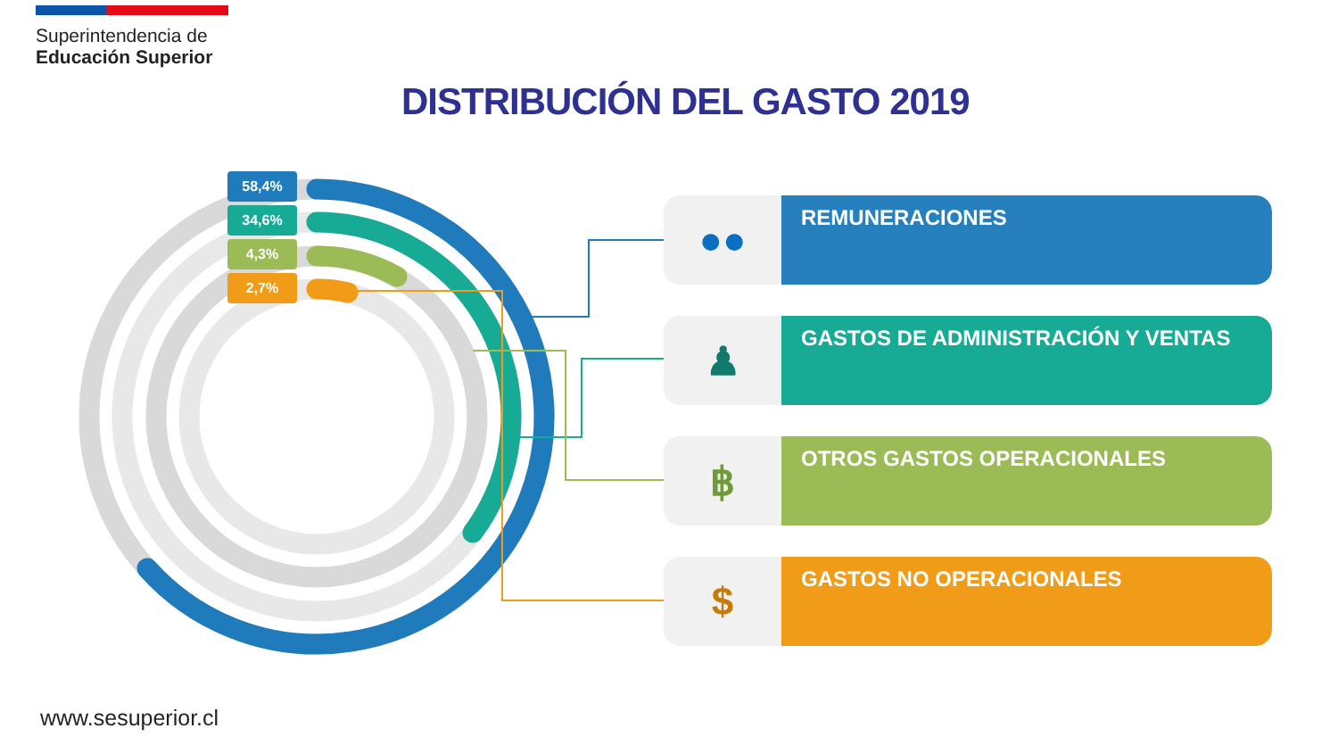Superintendencia de
Educación Superior
DISTRIBUCIÓN DEL GASTO 2019
58,4%
34,6%
4,3%
2,7%
●●
REMUNERACIONES
♟
GASTOS DE ADMINISTRACIÓN Y VENTAS
฿
OTROS GASTOS OPERACIONALES
$
GASTOS NO OPERACIONALES
www.sesuperior.cl